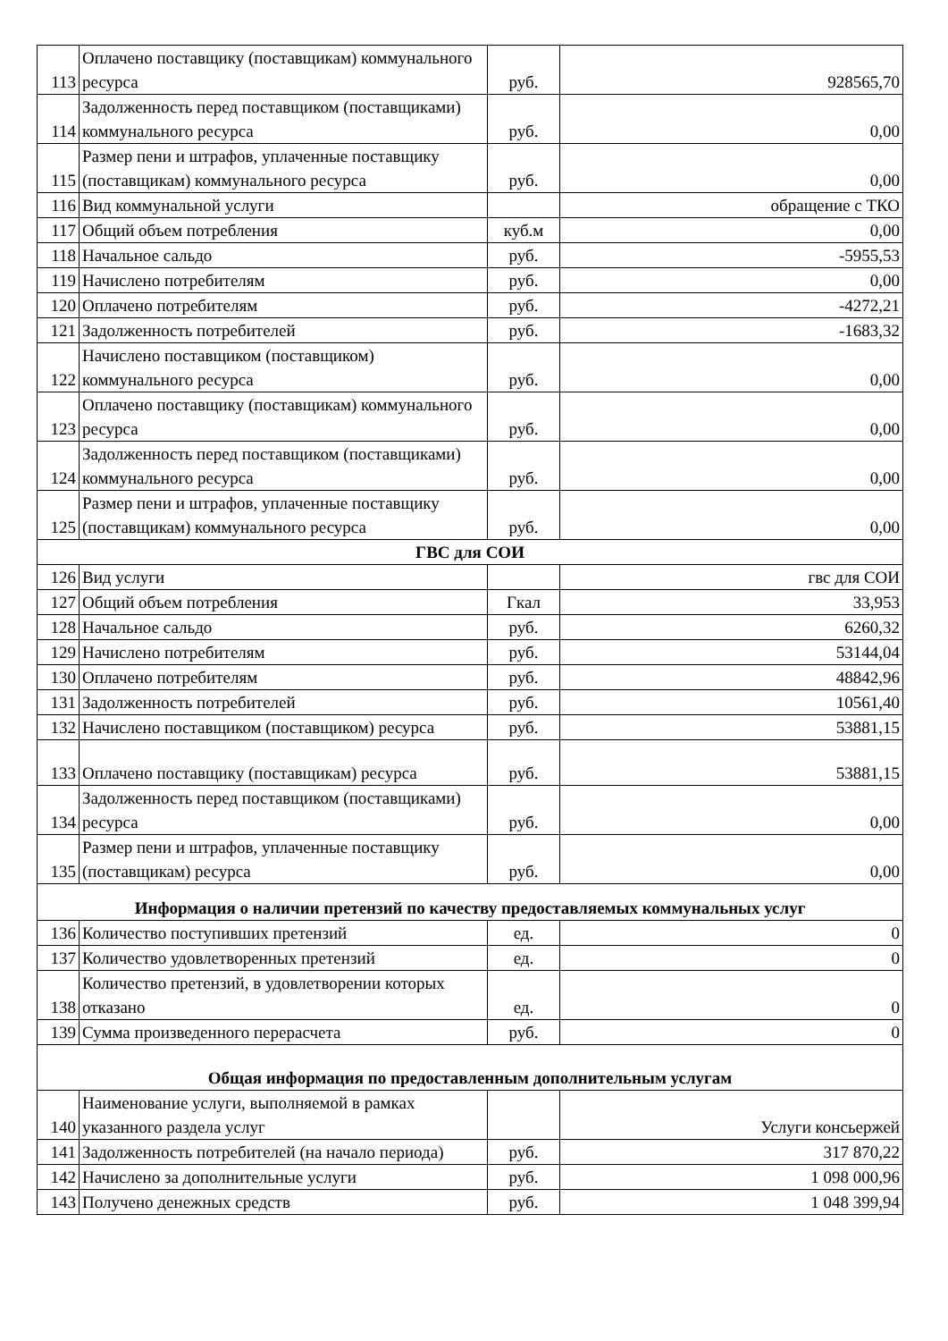| 113 | Оплачено поставщику (поставщикам) коммунального ресурса | руб. | 928565,70 |
| 114 | Задолженность перед поставщиком (поставщиками) коммунального ресурса | руб. | 0,00 |
| 115 | Размер пени и штрафов, уплаченные поставщику (поставщикам) коммунального ресурса | руб. | 0,00 |
| 116 | Вид коммунальной услуги | | обращение с ТКО |
| 117 | Общий объем потребления | куб.м | 0,00 |
| 118 | Начальное сальдо | руб. | -5955,53 |
| 119 | Начислено потребителям | руб. | 0,00 |
| 120 | Оплачено потребителям | руб. | -4272,21 |
| 121 | Задолженность потребителей | руб. | -1683,32 |
| 122 | Начислено поставщиком (поставщиком) коммунального ресурса | руб. | 0,00 |
| 123 | Оплачено поставщику (поставщикам) коммунального ресурса | руб. | 0,00 |
| 124 | Задолженность перед поставщиком (поставщиками) коммунального ресурса | руб. | 0,00 |
| 125 | Размер пени и штрафов, уплаченные поставщику (поставщикам) коммунального ресурса | руб. | 0,00 |
| ГВС для СОИ | | | |
| 126 | Вид услуги | | гвс для СОИ |
| 127 | Общий объем потребления | Гкал | 33,953 |
| 128 | Начальное сальдо | руб. | 6260,32 |
| 129 | Начислено потребителям | руб. | 53144,04 |
| 130 | Оплачено потребителям | руб. | 48842,96 |
| 131 | Задолженность потребителей | руб. | 10561,40 |
| 132 | Начислено поставщиком (поставщиком) ресурса | руб. | 53881,15 |
| 133 | Оплачено поставщику (поставщикам) ресурса | руб. | 53881,15 |
| 134 | Задолженность перед поставщиком (поставщиками) ресурса | руб. | 0,00 |
| 135 | Размер пени и штрафов, уплаченные поставщику (поставщикам) ресурса | руб. | 0,00 |
| Информация о наличии претензий по качеству предоставляемых коммунальных услуг | | | |
| 136 | Количество поступивших претензий | ед. | 0 |
| 137 | Количество удовлетворенных претензий | ед. | 0 |
| 138 | Количество претензий, в удовлетворении которых отказано | ед. | 0 |
| 139 | Сумма произведенного перерасчета | руб. | 0 |
| Общая информация по предоставленным дополнительным услугам | | | |
| 140 | Наименование услуги, выполняемой в рамках указанного раздела услуг | | Услуги консьержей |
| 141 | Задолженность потребителей (на начало периода) | руб. | 317 870,22 |
| 142 | Начислено за дополнительные услуги | руб. | 1 098 000,96 |
| 143 | Получено денежных средств | руб. | 1 048 399,94 |